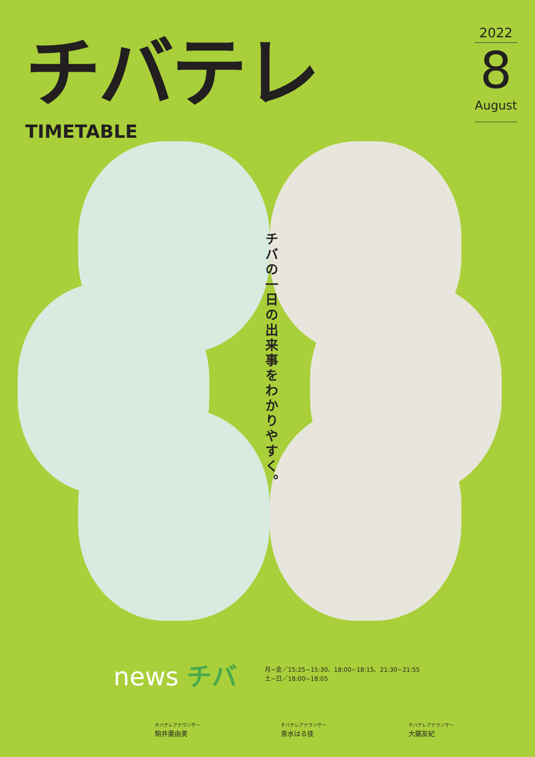チバテレ
TIMETABLE
2022
8
August
チバの一日の出来事をわかりやすく。
news チバ
月~金／15:25~15:30、18:00~18:15、21:30~21:55
土~日／18:00~18:05
チバテレアナウンサー
駒井亜由美
チバテレアナウンサー
泉水はる佳
チバテレアナウンサー
大鋸友紀